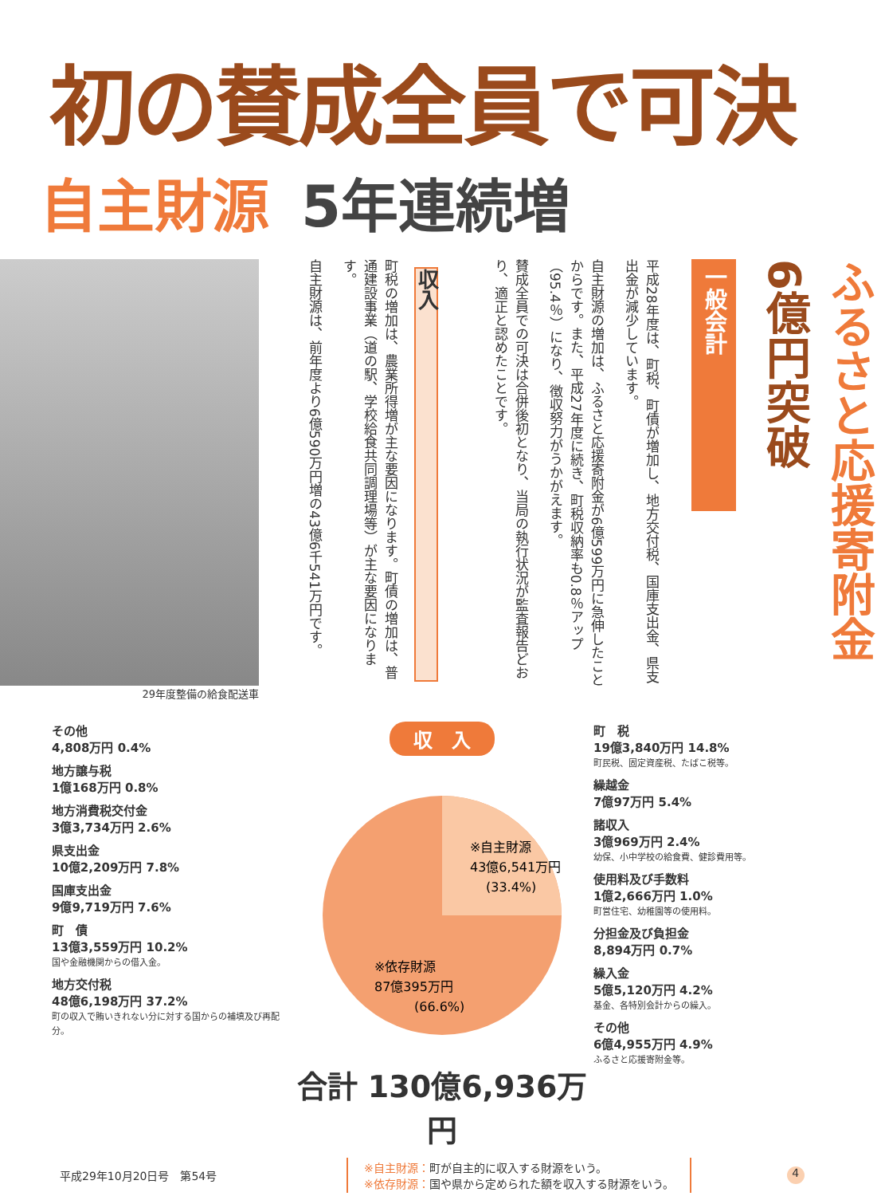初の賛成全員で可決
自主財源 5年連続増
29年度整備の給食配送車
収入
町税の増加は、農業所得増が主な要因になります。町債の増加は、普通建設事業（道の駅、学校給食共同調理場等）が主な要因になります。
自主財源は、前年度より6億590万円増の43億6千541万円です。
平成28年度は、町税、町債が増加し、地方交付税、国庫支出金、県支出金が減少しています。
自主財源の増加は、ふるさと応援寄附金が6億599万円に急伸したことからです。また、平成27年度に続き、町税収納率も0.8％アップ（95.4％）になり、徴収努力がうかがえます。
賛成全員での可決は合併後初となり、当局の執行状況が監査報告どおり、適正と認めたことです。
一般会計
ふるさと応援寄附金 6億円突破
その他
4,808万円 0.4%
地方譲与税
1億168万円 0.8%
地方消費税交付金
3億3,734万円 2.6%
県支出金
10億2,209万円 7.8%
国庫支出金
9億9,719万円 7.6%
町　債
13億3,559万円 10.2%
国や金融機関からの借入金。
地方交付税
48億6,198万円 37.2%
町の収入で賄いきれない分に対する国からの補填及び再配分。
収　入
※自主財源
43億6,541万円
(33.4%)
※依存財源
87億395万円
(66.6%)
合計 130億6,936万円
町　税
19億3,840万円 14.8%
町民税、固定資産税、たばこ税等。
繰越金
7億97万円 5.4%
諸収入
3億969万円 2.4%
幼保、小中学校の給食費、健診費用等。
使用料及び手数料
1億2,666万円 1.0%
町営住宅、幼稚園等の使用料。
分担金及び負担金
8,894万円 0.7%
繰入金
5億5,120万円 4.2%
基金、各特別会計からの繰入。
その他
6億4,955万円 4.9%
ふるさと応援寄附金等。
平成29年10月20日号　第54号
※自主財源：町が自主的に収入する財源をいう。
※依存財源：国や県から定められた額を収入する財源をいう。
4